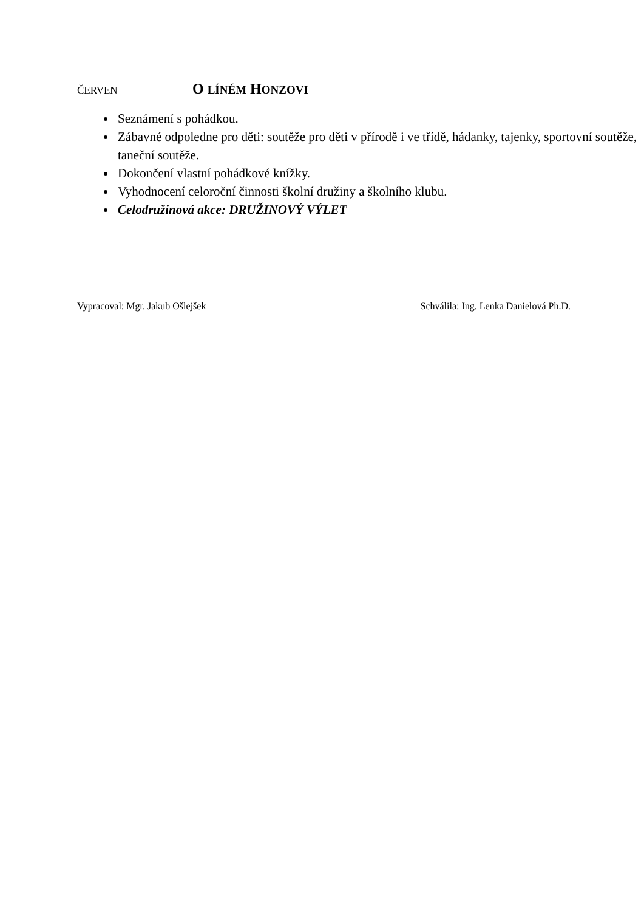ČERVEN O LÍNÉM HONZOVI
Seznámení s pohádkou.
Zábavné odpoledne pro děti: soutěže pro děti v přírodě i ve třídě, hádanky, tajenky, sportovní soutěže, taneční soutěže.
Dokončení vlastní pohádkové knížky.
Vyhodnocení celoroční činnosti školní družiny a školního klubu.
Celodružinová akce: DRUŽINOVÝ VÝLET
Vypracoval: Mgr. Jakub Ošlejšek Schválila: Ing. Lenka Danielová Ph.D.